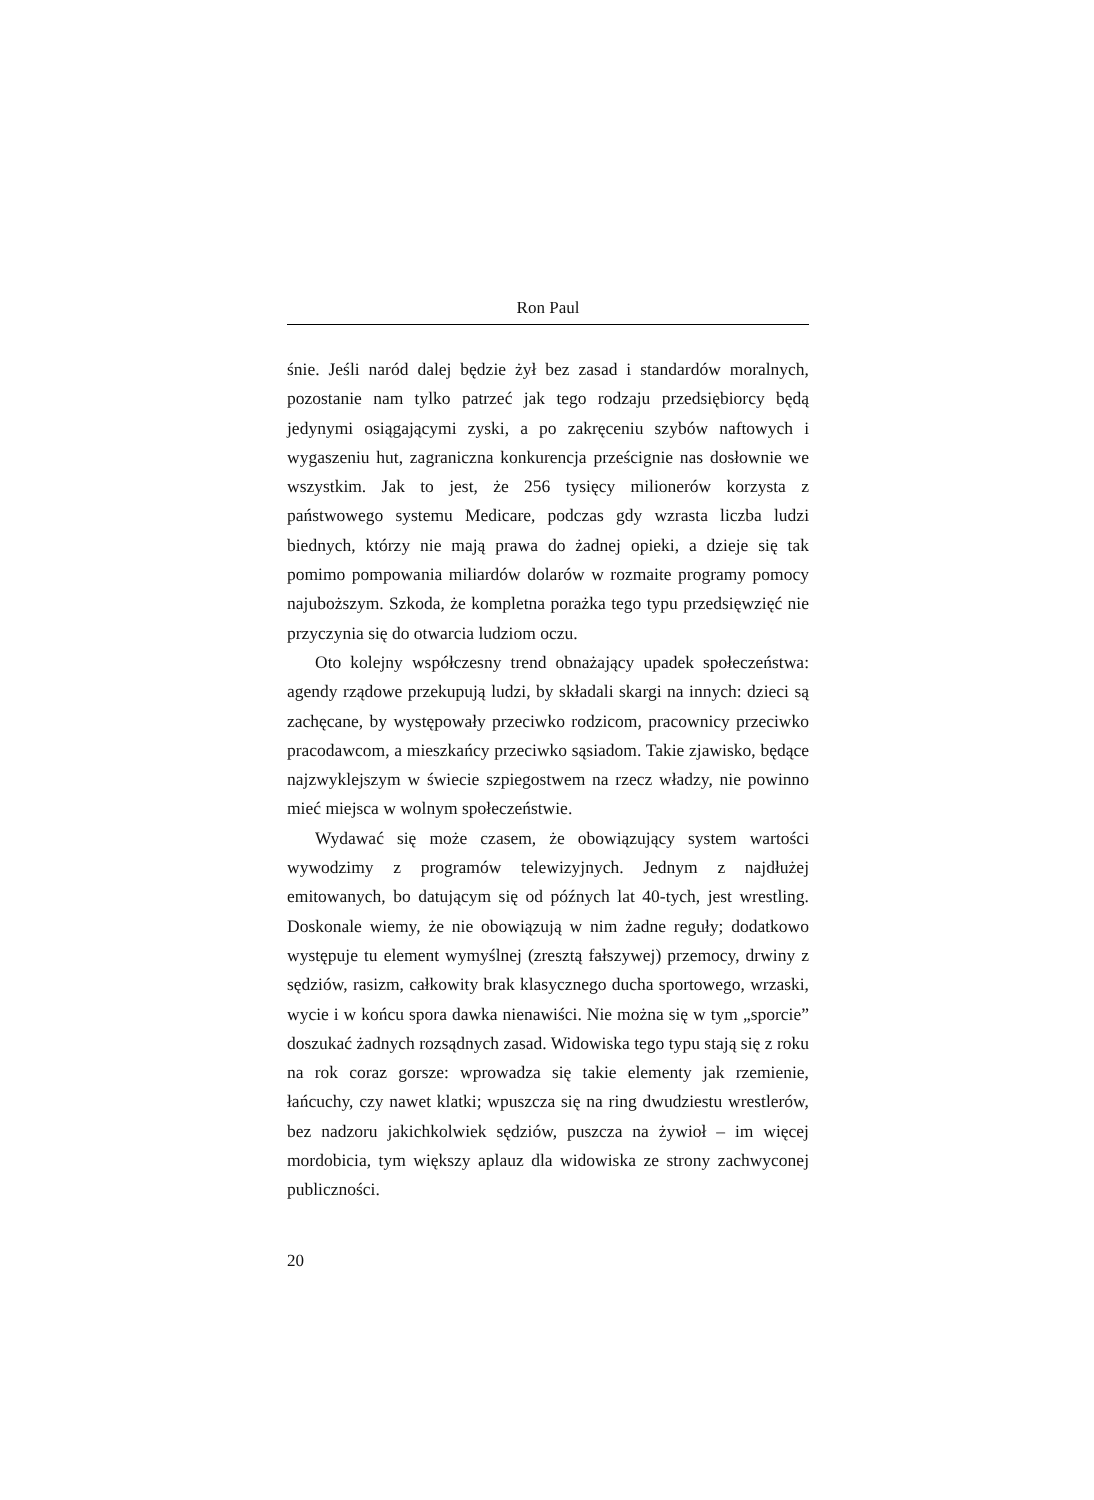Ron Paul
śnie. Jeśli naród dalej będzie żył bez zasad i standardów moralnych, pozostanie nam tylko patrzeć jak tego rodzaju przedsiębiorcy będą jedynymi osiągającymi zyski, a po zakręceniu szybów naftowych i wygaszeniu hut, zagraniczna konkurencja prześcignie nas dosłownie we wszystkim. Jak to jest, że 256 tysięcy milionerów korzysta z państwowego systemu Medicare, podczas gdy wzrasta liczba ludzi biednych, którzy nie mają prawa do żadnej opieki, a dzieje się tak pomimo pompowania miliardów dolarów w rozmaite programy pomocy najuboższym. Szkoda, że kompletna porażka tego typu przedsięwzięć nie przyczynia się do otwarcia ludziom oczu.
Oto kolejny współczesny trend obnażający upadek społeczeństwa: agendy rządowe przekupują ludzi, by składali skargi na innych: dzieci są zachęcane, by występowały przeciwko rodzicom, pracownicy przeciwko pracodawcom, a mieszkańcy przeciwko sąsiadom. Takie zjawisko, będące najzwyklejszym w świecie szpiegostwem na rzecz władzy, nie powinno mieć miejsca w wolnym społeczeństwie.
Wydawać się może czasem, że obowiązujący system wartości wywodzimy z programów telewizyjnych. Jednym z najdłużej emitowanych, bo datującym się od późnych lat 40-tych, jest wrestling. Doskonale wiemy, że nie obowiązują w nim żadne reguły; dodatkowo występuje tu element wymyślnej (zresztą fałszywej) przemocy, drwiny z sędziów, rasizm, całkowity brak klasycznego ducha sportowego, wrzaski, wycie i w końcu spora dawka nienawiści. Nie można się w tym „sporcie” doszukać żadnych rozsądnych zasad. Widowiska tego typu stają się z roku na rok coraz gorsze: wprowadza się takie elementy jak rzemienie, łańcuchy, czy nawet klatki; wpuszcza się na ring dwudziestu wrestlerów, bez nadzoru jakichkolwiek sędziów, puszcza na żywioł – im więcej mordobicia, tym większy aplauz dla widowiska ze strony zachwyconej publiczności.
20